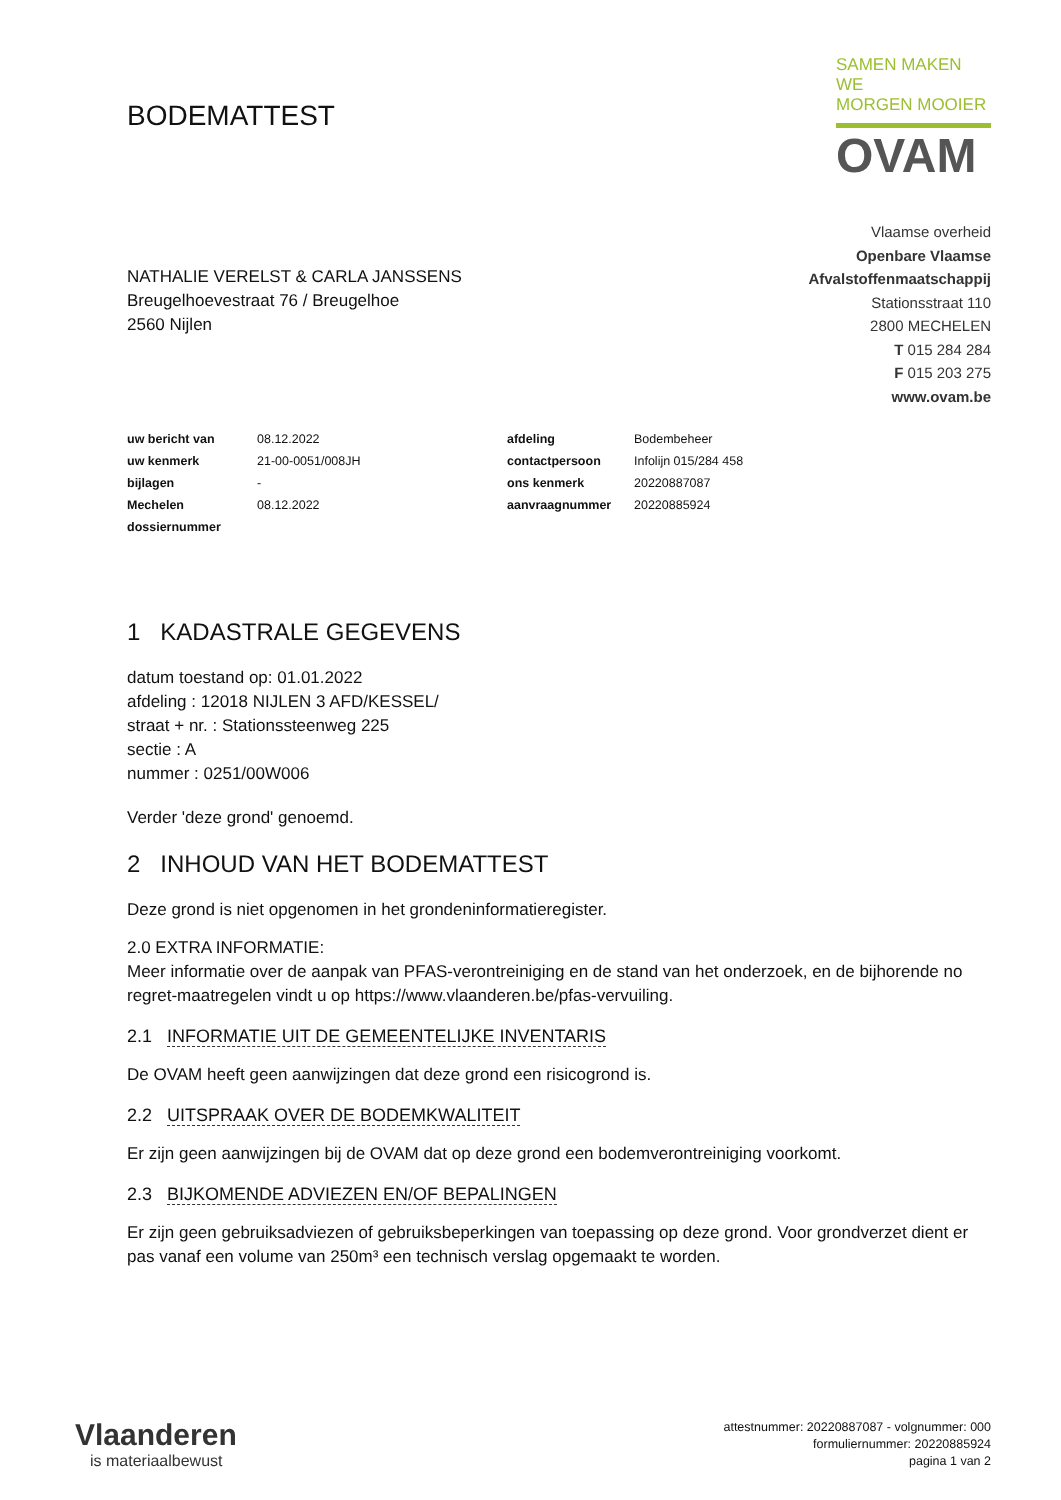BODEMATTEST
SAMEN MAKEN WE
MORGEN MOOIER
OVAM
NATHALIE VERELST & CARLA JANSSENS
Breugelhoevestraat 76 / Breugelhoe
2560 Nijlen
Vlaamse overheid
Openbare Vlaamse
Afvalstoffenmaatschappij
Stationsstraat 110
2800 MECHELEN
T 015 284 284
F 015 203 275
www.ovam.be
| uw bericht van | 08.12.2022 | afdeling | Bodembeheer |
| uw kenmerk | 21-00-0051/008JH | contactpersoon | Infolijn 015/284 458 |
| bijlagen | - | ons kenmerk | 20220887087 |
| Mechelen | 08.12.2022 | aanvraagnummer | 20220885924 |
| dossiernummer | | | |
1 KADASTRALE GEGEVENS
datum toestand op: 01.01.2022
afdeling : 12018 NIJLEN 3 AFD/KESSEL/
straat + nr. : Stationssteenweg 225
sectie : A
nummer : 0251/00W006
Verder 'deze grond' genoemd.
2 INHOUD VAN HET BODEMATTEST
Deze grond is niet opgenomen in het grondeninformatieregister.
2.0 EXTRA INFORMATIE:
Meer informatie over de aanpak van PFAS-verontreiniging en de stand van het onderzoek, en de bijhorende no regret-maatregelen vindt u op https://www.vlaanderen.be/pfas-vervuiling.
2.1 INFORMATIE UIT DE GEMEENTELIJKE INVENTARIS
De OVAM heeft geen aanwijzingen dat deze grond een risicogrond is.
2.2 UITSPRAAK OVER DE BODEMKWALITEIT
Er zijn geen aanwijzingen bij de OVAM dat op deze grond een bodemverontreiniging voorkomt.
2.3 BIJKOMENDE ADVIEZEN EN/OF BEPALINGEN
Er zijn geen gebruiksadviezen of gebruiksbeperkingen van toepassing op deze grond. Voor grondverzet dient er pas vanaf een volume van 250m³ een technisch verslag opgemaakt te worden.
Vlaanderen
is materiaalbewust
attestnummer: 20220887087 - volgnummer: 000
formuliernummer: 20220885924
pagina 1 van 2